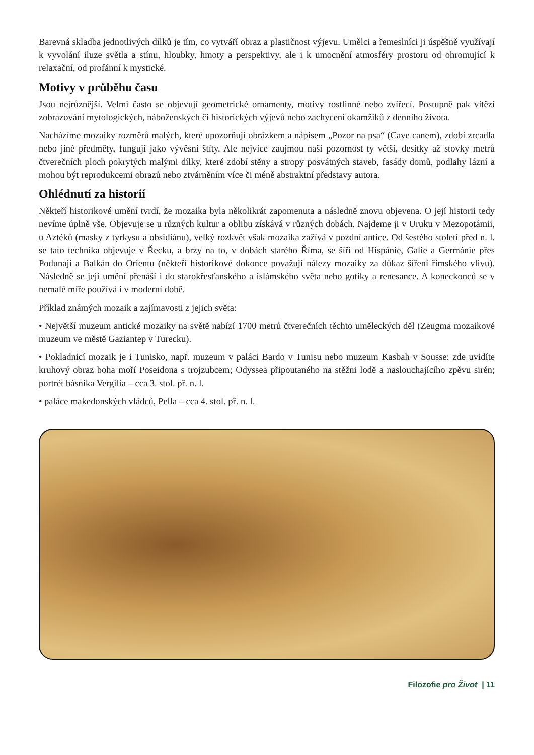Barevná skladba jednotlivých dílků je tím, co vytváří obraz a plastičnost výjevu. Umělci a řemeslníci ji úspěšně využívají k vyvolání iluze světla a stínu, hloubky, hmoty a perspektivy, ale i k umocnění atmosféry prostoru od ohromující k relaxační, od profánní k mystické.
Motivy v průběhu času
Jsou nejrůznější. Velmi často se objevují geometrické ornamenty, motivy rostlinné nebo zvířecí. Postupně pak vítězí zobrazování mytologických, náboženských či historických výjevů nebo zachycení okamžiků z denního života.
Nacházíme mozaiky rozměrů malých, které upozorňují obrázkem a nápisem „Pozor na psa“ (Cave canem), zdobí zrcadla nebo jiné předměty, fungují jako vývěsní štíty. Ale nejvíce zaujmou naši pozornost ty větší, desítky až stovky metrů čtverečních ploch pokrytých malými dílky, které zdobí stěny a stropy posvátných staveb, fasády domů, podlahy lázní a mohou být reprodukcemi obrazů nebo ztvárněním více či méně abstraktní představy autora.
Ohlédnutí za historií
Někteří historikové umění tvrdí, že mozaika byla několikrát zapomenuta a následně znovu objevena. O její historii tedy nevíme úplně vše. Objevuje se u různých kultur a oblibu získává v různých dobách. Najdeme ji v Uruku v Mezopotámii, u Aztéků (masky z tyrkysu a obsidiánu), velký rozkvět však mozaika zažívá v pozdní antice. Od šestého století před n. l. se tato technika objevuje v Řecku, a brzy na to, v dobách starého Říma, se šíří od Hispánie, Galie a Germánie přes Podunají a Balkán do Orientu (někteří historikové dokonce považují nálezy mozaiky za důkaz šíření římského vlivu). Následně se její umění přenáší i do starokřesťanského a islámského světa nebo gotiky a renesance. A koneckonců se v nemalé míře používá i v moderní době.
Příklad známých mozaik a zajímavosti z jejich světa:
• Největší muzeum antické mozaiky na světě nabízí 1700 metrů čtverečních těchto uměleckých děl (Zeugma mozaikové muzeum ve městě Gaziantep v Turecku).
• Pokladnicí mozaik je i Tunisko, např. muzeum v paláci Bardo v Tunisu nebo muzeum Kasbah v Sousse: zde uvidíte kruhový obraz boha moří Poseidona s trojzubcem; Odyssea připoutaného na stěžni lodě a naslouchajícího zpěvu sirén; portrét básníka Vergilia – cca 3. stol. př. n. l.
• paláce makedonských vládců, Pella – cca 4. stol. př. n. l.
Filozofie pro Život | 11